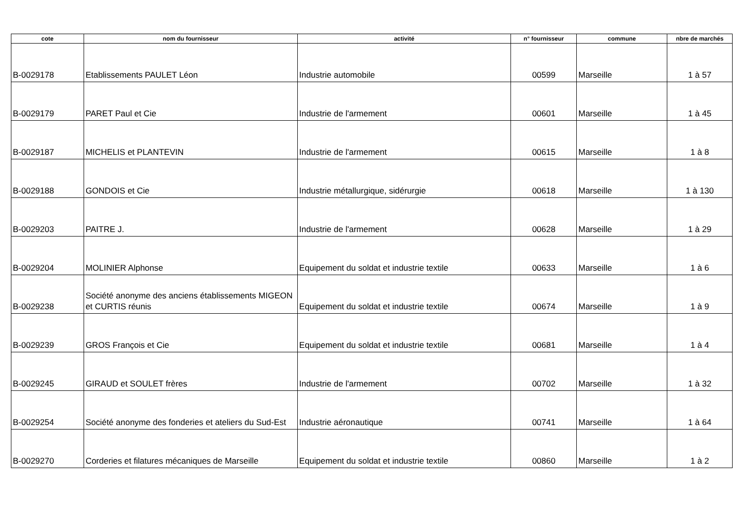| cote | nom du fournisseur | activité | n° fournisseur | commune | nbre de marchés |
| --- | --- | --- | --- | --- | --- |
| B-0029178 | Etablissements PAULET Léon | Industrie automobile | 00599 | Marseille | 1 à 57 |
| B-0029179 | PARET Paul et Cie | Industrie de l'armement | 00601 | Marseille | 1 à 45 |
| B-0029187 | MICHELIS et PLANTEVIN | Industrie de l'armement | 00615 | Marseille | 1 à 8 |
| B-0029188 | GONDOIS et Cie | Industrie métallurgique, sidérurgie | 00618 | Marseille | 1 à 130 |
| B-0029203 | PAITRE J. | Industrie de l'armement | 00628 | Marseille | 1 à 29 |
| B-0029204 | MOLINIER Alphonse | Equipement du soldat et industrie textile | 00633 | Marseille | 1 à 6 |
| B-0029238 | Société anonyme des anciens établissements MIGEON et CURTIS réunis | Equipement du soldat et industrie textile | 00674 | Marseille | 1 à 9 |
| B-0029239 | GROS François et Cie | Equipement du soldat et industrie textile | 00681 | Marseille | 1 à 4 |
| B-0029245 | GIRAUD et SOULET frères | Industrie de l'armement | 00702 | Marseille | 1 à 32 |
| B-0029254 | Société anonyme des fonderies et ateliers du Sud-Est | Industrie aéronautique | 00741 | Marseille | 1 à 64 |
| B-0029270 | Corderies et filatures mécaniques de Marseille | Equipement du soldat et industrie textile | 00860 | Marseille | 1 à 2 |